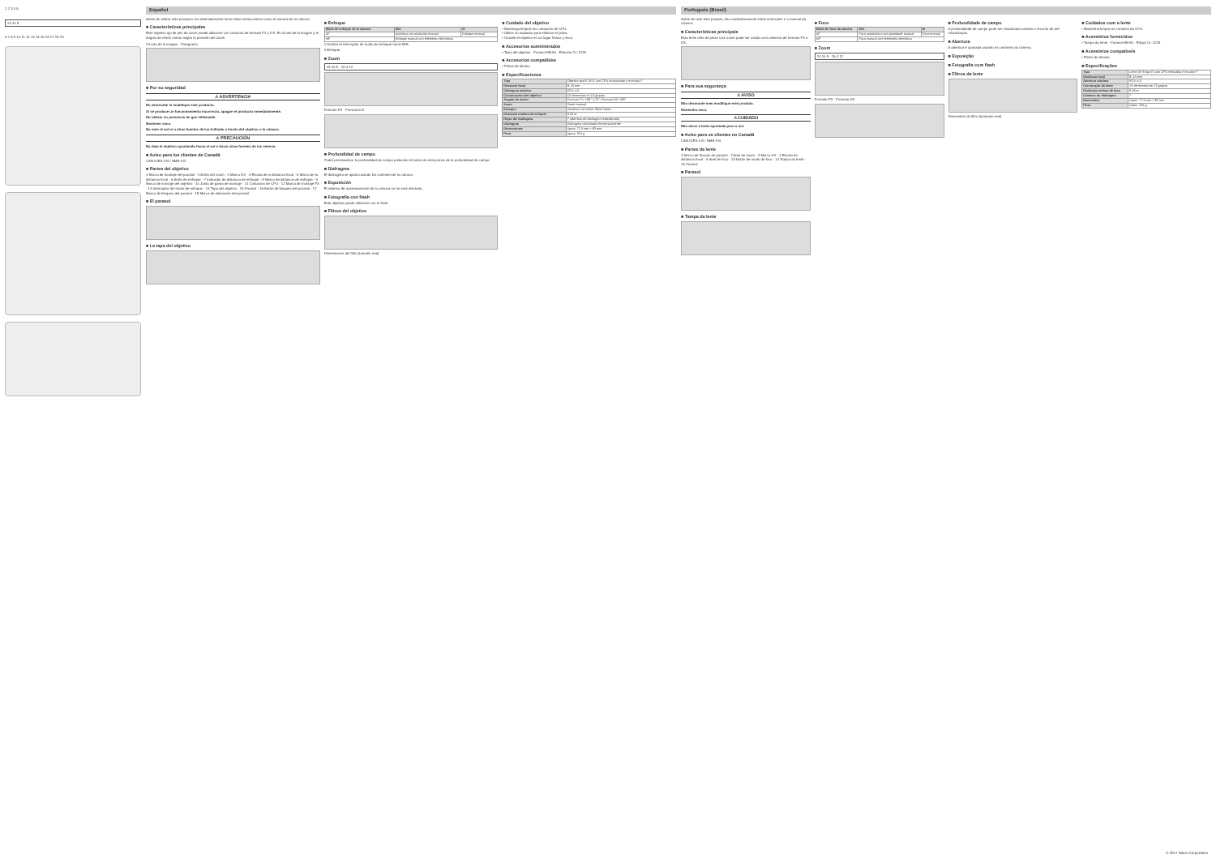1 2 3 4 5
24 10 8
6 7 8 9 10 11 12 13 14 15 16 17 18 19
Español
Antes de utilizar este producto, lea detenidamente tanto estas instrucciones como el manual de la cámara.
■ Características principales
Este objetivo ojo de pez de zoom puede utilizarse con cámaras de formato FX y DX. El círculo de la imagen y el ángulo de visión varían según la posición del zoom.
Círculo de la imagen · Fotograma
■ Por su seguridad
⚠ ADVERTENCIA
No desmonte ni modifique este producto.
Si se produce un funcionamiento incorrecto, apague el producto inmediatamente.
No utilizar en presencia de gas inflamable.
Mantener seco.
No mire al sol ni a otras fuentes de luz brillante a través del objetivo o la cámara.
⚠ PRECAUCIÓN
No deje el objetivo apuntando hacia el sol o hacia otras fuentes de luz intensa.
■ Aviso para los clientes de Canadá
CAN ICES-3 B / NMB-3 B
■ Partes del objetivo
1 Marca de montaje del parasol · 2 Anillo del zoom · 3 Marca DX · 4 Escala de la distancia focal · 5 Marca de la distancia focal · 6 Anillo de enfoque · 7 Indicador de distancia de enfoque · 8 Marca de distancia de enfoque · 9 Marca de montaje del objetivo · 10 Junta de goma de montaje · 11 Contactos de CPU · 12 Marca de montaje FX · 13 Interruptor del modo de enfoque · 14 Tapa del objetivo · 15 Parasol · 16 Botón de bloqueo del parasol · 17 Marca de bloqueo del parasol · 18 Marca de alineación del parasol
■ El parasol
■ La tapa del objetivo
■ Enfoque
| Modo de enfoque de la cámara | M/A | M |
| --- | --- | --- |
| AF | Autofoco con anulación manual | Enfoque manual |
| MF | Enfoque manual con telémetro electrónico | |
1 Deslice el interruptor de modo de enfoque hacia M/A.
2 Enfoque.
■ Zoom
24 10 8 · 15 4 12
Formato FX · Formato DX
■ Profundidad de campo
Podrá previsualizar la profundidad de campo pulsando el botón de vista previa de la profundidad de campo.
■ Diafragma
El diafragma se ajusta usando los controles de la cámara.
■ Exposición
El sistema de autoexposición de la cámara no se verá afectado.
■ Fotografía con flash
Este objetivo puede utilizarse con el flash.
■ Filtros del objetivo
Dimensiones del filtro (tamaño real)
■ Cuidado del objetivo
• Mantenga limpios los contactos de CPU.
• Utilice un soplador para eliminar el polvo.
• Guarde el objetivo en un lugar fresco y seco.
■ Accesorios suministrados
• Tapa del objetivo · Parasol HB-80 · Estuche CL-1218
■ Accesorios compatibles
• Filtros de lámina
■ Especificaciones
| Tipo | Objetivo tipo E AF-S con CPU incorporado y montura F |
| Distancia focal | 8–15 mm |
| Diafragma máximo | f/3,5–4,5 |
| Construcción del objetivo | 15 elementos en 13 grupos |
| Ángulo de visión | Formato FX: 180°–175°; Formato DX: 180° |
| Zoom | Zoom manual |
| Enfoque | Autofoco con motor Silent Wave |
| Distancia mínima de enfoque | 0,16 m |
| Hojas del diafragma | 7 (abertura de diafragma redondeada) |
| Diafragma | Diafragma controlado electrónicamente |
| Dimensiones | Aprox. 77,5 mm × 83 mm |
| Peso | Aprox. 315 g |
Português (Brasil)
Antes de usar este produto, leia cuidadosamente estas instruções e o manual da câmera.
■ Características principais
Esta lente olho de peixe com zoom pode ser usada com câmeras de formato FX e DX.
■ Para sua segurança
⚠ AVISO
Não desmonte nem modifique este produto.
Mantenha seco.
⚠ CUIDADO
Não deixe a lente apontada para o sol.
■ Aviso para os clientes no Canadá
CAN ICES-3 B / NMB-3 B
■ Partes da lente
1 Marca de fixação do parasol · 2 Anel de zoom · 3 Marca DX · 4 Escala da distância focal · 6 Anel de foco · 13 Botão de modo de foco · 14 Tampa da lente · 15 Parasol
■ Parasol
■ Tampa da lente
■ Foco
| Modo de foco da câmera | M/A | M |
| --- | --- | --- |
| AF | Foco automático com prioridade manual | Foco manual |
| MF | Foco manual com telemetria eletrônica | |
■ Zoom
24 10 8 · 15 4 12
Formato FX · Formato DX
■ Profundidade de campo
A profundidade de campo pode ser visualizada usando o recurso de pré-visualização.
■ Abertura
A abertura é ajustada usando os controles da câmera.
■ Exposição
■ Fotografia com flash
■ Filtros da lente
Dimensões do filtro (tamanho real)
■ Cuidados com a lente
• Mantenha limpos os contatos da CPU.
■ Acessórios fornecidos
• Tampa da lente · Parasol HB-80 · Estojo CL-1218
■ Acessórios compatíveis
• Filtros de lâmina
■ Especificações
| Tipo | Lente AF-S tipo E com CPU embutida e encaixe F |
| Distância focal | 8–15 mm |
| Abertura máxima | f/3,5–4,5 |
| Construção da lente | 15 elementos em 13 grupos |
| Distância mínima de foco | 0,16 m |
| Lâminas do diafragma | 7 |
| Dimensões | Aprox. 77,5 mm × 83 mm |
| Peso | Aprox. 315 g |
© 2017 Nikon Corporation